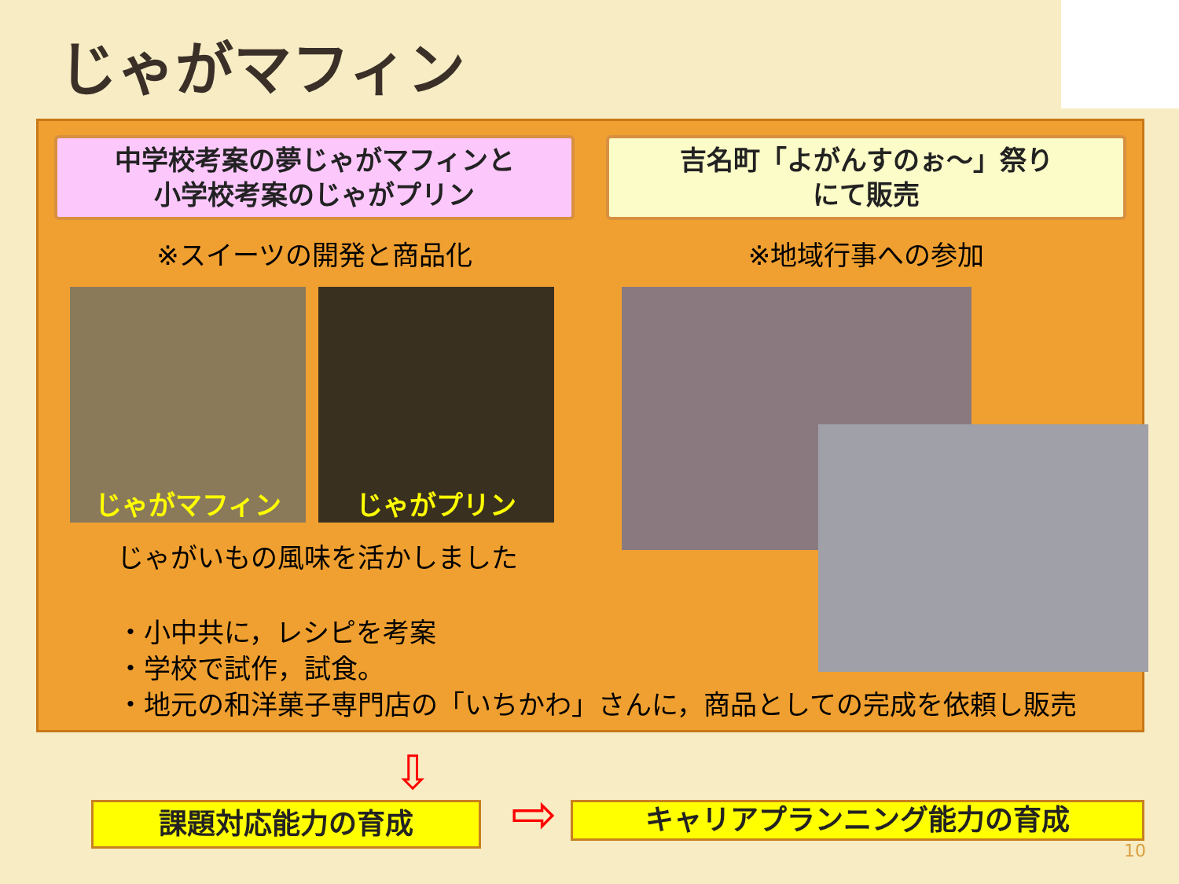じゃがマフィン
中学校考案の夢じゃがマフィンと
小学校考案のじゃがプリン
※スイーツの開発と商品化
じゃがマフィン じゃがプリン
じゃがいもの風味を活かしました
・小中共に，レシピを考案
・学校で試作，試食。
・地元の和洋菓子専門店の「いちかわ」さんに，商品としての完成を依頼し販売
吉名町「よがんすのぉ～」祭り
にて販売
※地域行事への参加
⇩
課題対応能力の育成 ⇨ キャリアプランニング能力の育成
10